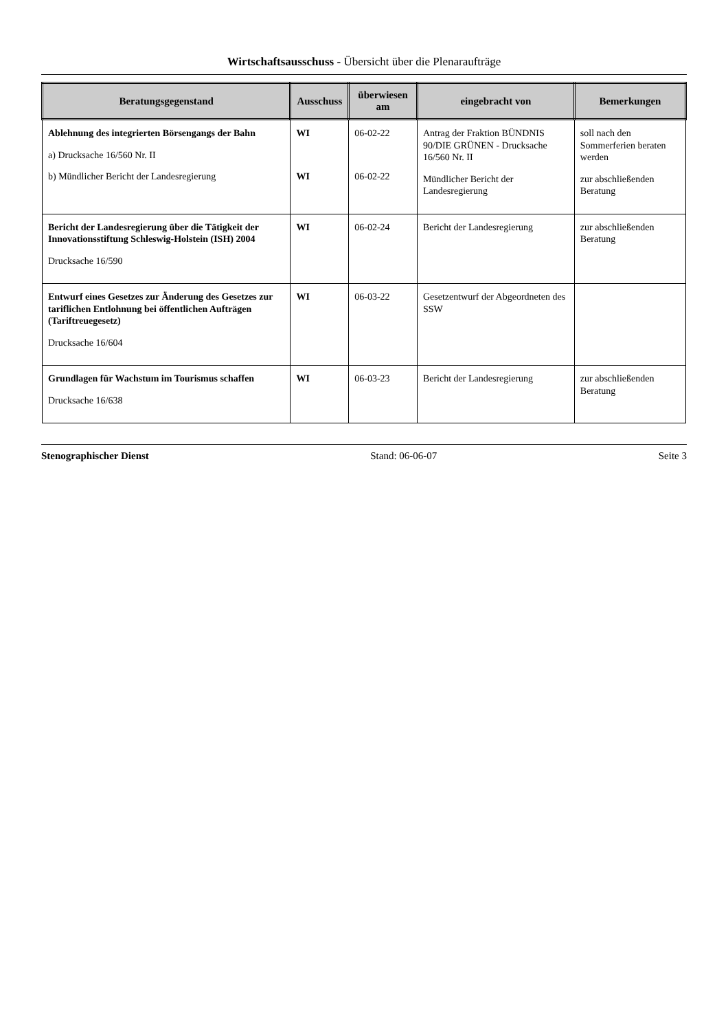Wirtschaftsausschuss - Übersicht über die Plenaraufträge
| Beratungsgegenstand | Ausschuss | überwiesen am | eingebracht von | Bemerkungen |
| --- | --- | --- | --- | --- |
| Ablehnung des integrierten Börsengangs der Bahn a) Drucksache 16/560 Nr. II b) Mündlicher Bericht der Landesregierung | WI WI | 06-02-22 06-02-22 | Antrag der Fraktion BÜNDNIS 90/DIE GRÜNEN - Drucksache 16/560 Nr. II Mündlicher Bericht der Landesregierung | soll nach den Sommerferien beraten werden zur abschließenden Beratung |
| Bericht der Landesregierung über die Tätigkeit der Innovationsstiftung Schleswig-Holstein (ISH) 2004 Drucksache 16/590 | WI | 06-02-24 | Bericht der Landesregierung | zur abschließenden Beratung |
| Entwurf eines Gesetzes zur Änderung des Gesetzes zur tariflichen Entlohnung bei öffentlichen Aufträgen (Tariftreuegesetz) Drucksache 16/604 | WI | 06-03-22 | Gesetzentwurf der Abgeordneten des SSW | |
| Grundlagen für Wachstum im Tourismus schaffen Drucksache 16/638 | WI | 06-03-23 | Bericht der Landesregierung | zur abschließenden Beratung |
Stenographischer Dienst Stand: 06-06-07 Seite 3